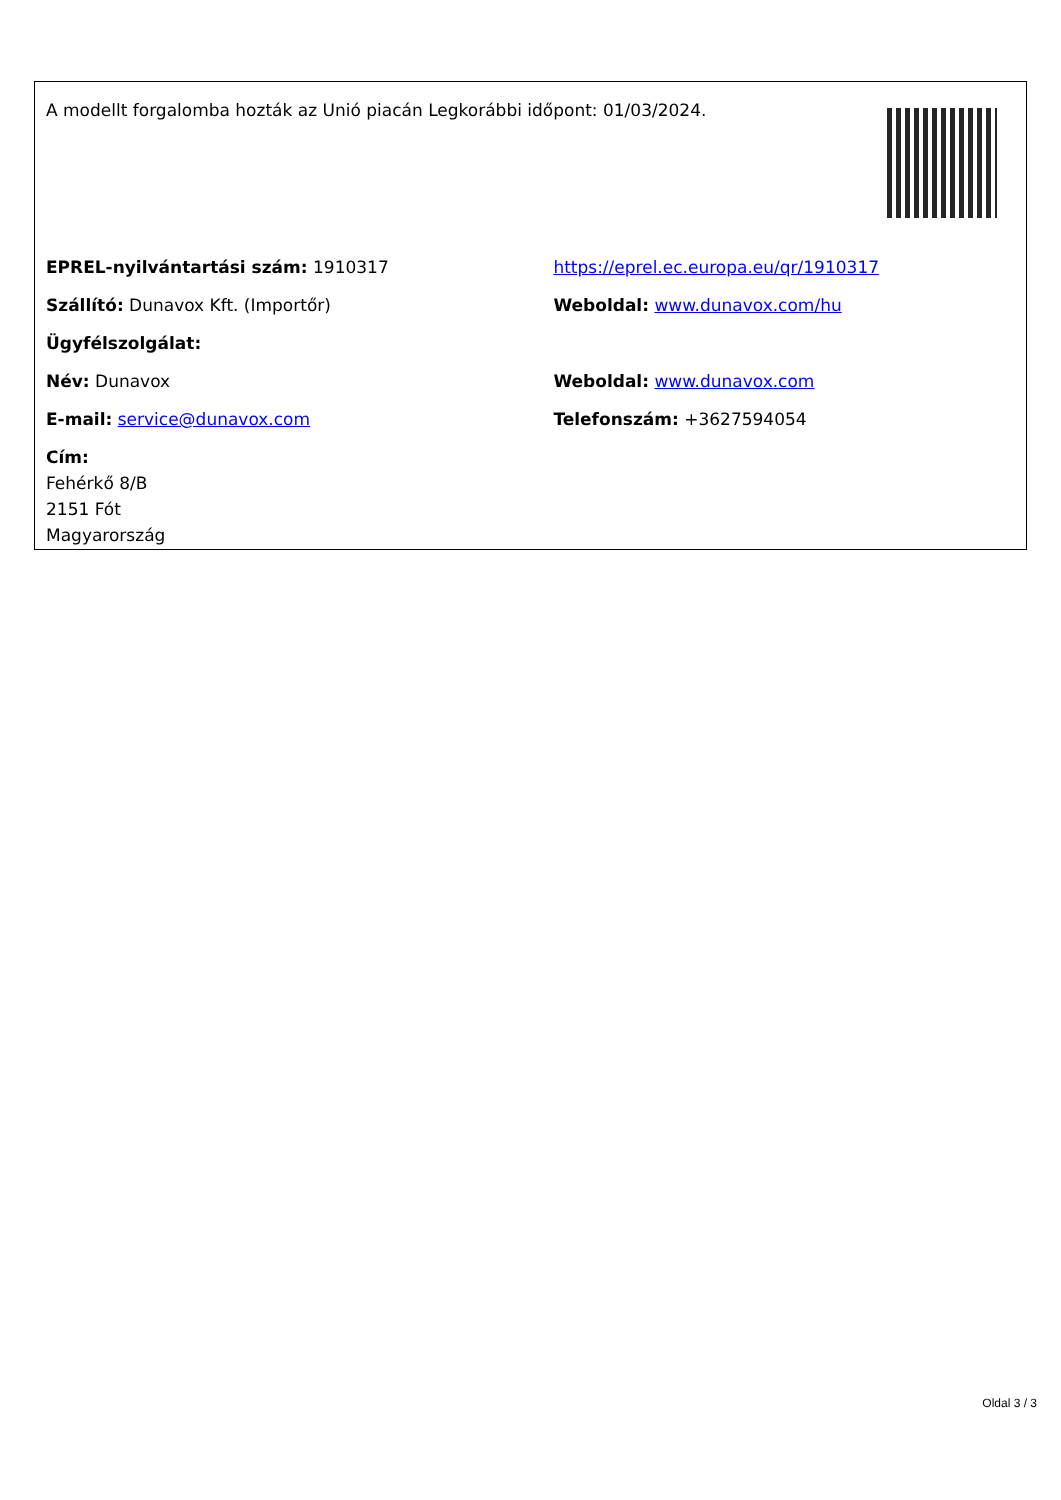A modellt forgalomba hozták az Unió piacán Legkorábbi időpont: 01/03/2024.
| EPREL-nyilvántartási szám: 1910317 | https://eprel.ec.europa.eu/qr/1910317 |
| Szállító: Dunavox Kft. (Importőr) | Weboldal: www.dunavox.com/hu |
| Ügyfélszolgálat: | |
| Név: Dunavox | Weboldal: www.dunavox.com |
| E-mail: service@dunavox.com | Telefonszám: +3627594054 |
| Cím: Fehérkő 8/B 2151 Fót Magyarország | |
Oldal 3 / 3